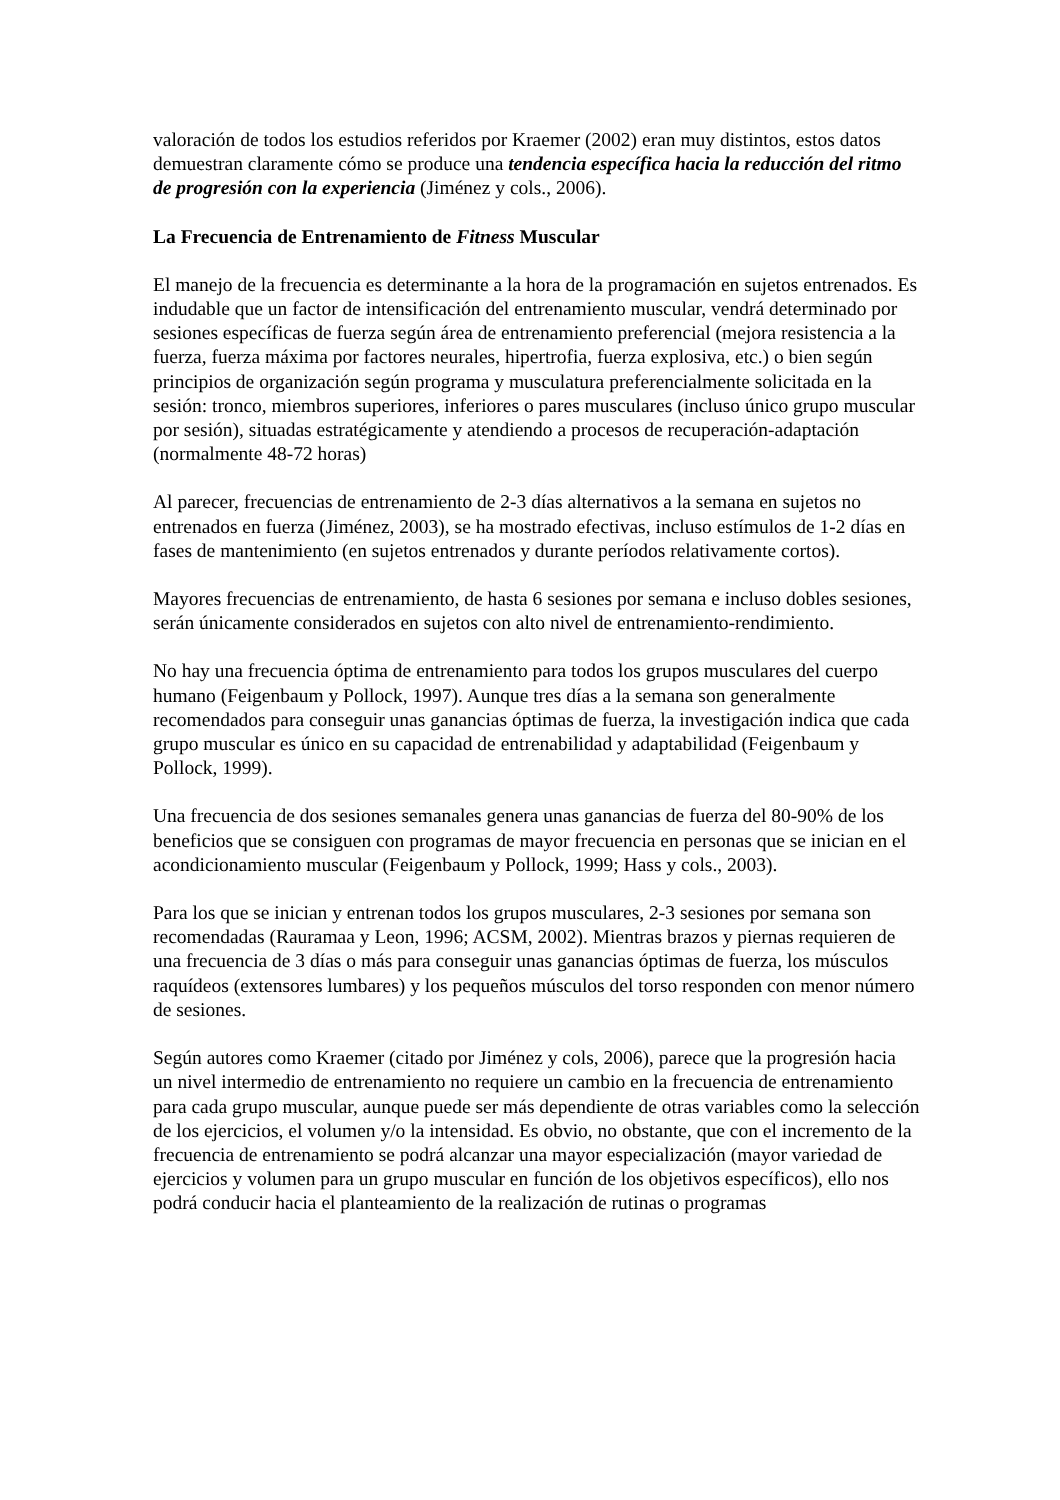valoración de todos los estudios referidos por Kraemer (2002) eran muy distintos, estos datos demuestran claramente cómo se produce una tendencia específica hacia la reducción del ritmo de progresión con la experiencia (Jiménez y cols., 2006).
La Frecuencia de Entrenamiento de Fitness Muscular
El manejo de la frecuencia es determinante a la hora de la programación en sujetos entrenados. Es indudable que un factor de intensificación del entrenamiento muscular, vendrá determinado por sesiones específicas de fuerza según área de entrenamiento preferencial (mejora resistencia a la fuerza, fuerza máxima por factores neurales, hipertrofia, fuerza explosiva, etc.) o bien según principios de organización según programa y musculatura preferencialmente solicitada en la sesión: tronco, miembros superiores, inferiores o pares musculares (incluso único grupo muscular por sesión), situadas estratégicamente y atendiendo a procesos de recuperación-adaptación (normalmente 48-72 horas)
Al parecer, frecuencias de entrenamiento de 2-3 días alternativos a la semana en sujetos no entrenados en fuerza (Jiménez, 2003), se ha mostrado efectivas, incluso estímulos de 1-2 días en fases de mantenimiento (en sujetos entrenados y durante períodos relativamente cortos).
Mayores frecuencias de entrenamiento, de hasta 6 sesiones por semana e incluso dobles sesiones, serán únicamente considerados en sujetos con alto nivel de entrenamiento-rendimiento.
No hay una frecuencia óptima de entrenamiento para todos los grupos musculares del cuerpo humano (Feigenbaum y Pollock, 1997). Aunque tres días a la semana son generalmente recomendados para conseguir unas ganancias óptimas de fuerza, la investigación indica que cada grupo muscular es único en su capacidad de entrenabilidad y adaptabilidad (Feigenbaum y Pollock, 1999).
Una frecuencia de dos sesiones semanales genera unas ganancias de fuerza del 80-90% de los beneficios que se consiguen con programas de mayor frecuencia en personas que se inician en el acondicionamiento muscular (Feigenbaum y Pollock, 1999; Hass y cols., 2003).
Para los que se inician y entrenan todos los grupos musculares, 2-3 sesiones por semana son recomendadas (Rauramaa y Leon, 1996; ACSM, 2002). Mientras brazos y piernas requieren de una frecuencia de 3 días o más para conseguir unas ganancias óptimas de fuerza, los músculos raquídeos (extensores lumbares) y los pequeños músculos del torso responden con menor número de sesiones.
Según autores como Kraemer (citado por Jiménez y cols, 2006), parece que la progresión hacia un nivel intermedio de entrenamiento no requiere un cambio en la frecuencia de entrenamiento para cada grupo muscular, aunque puede ser más dependiente de otras variables como la selección de los ejercicios, el volumen y/o la intensidad. Es obvio, no obstante, que con el incremento de la frecuencia de entrenamiento se podrá alcanzar una mayor especialización (mayor variedad de ejercicios y volumen para un grupo muscular en función de los objetivos específicos), ello nos podrá conducir hacia el planteamiento de la realización de rutinas o programas